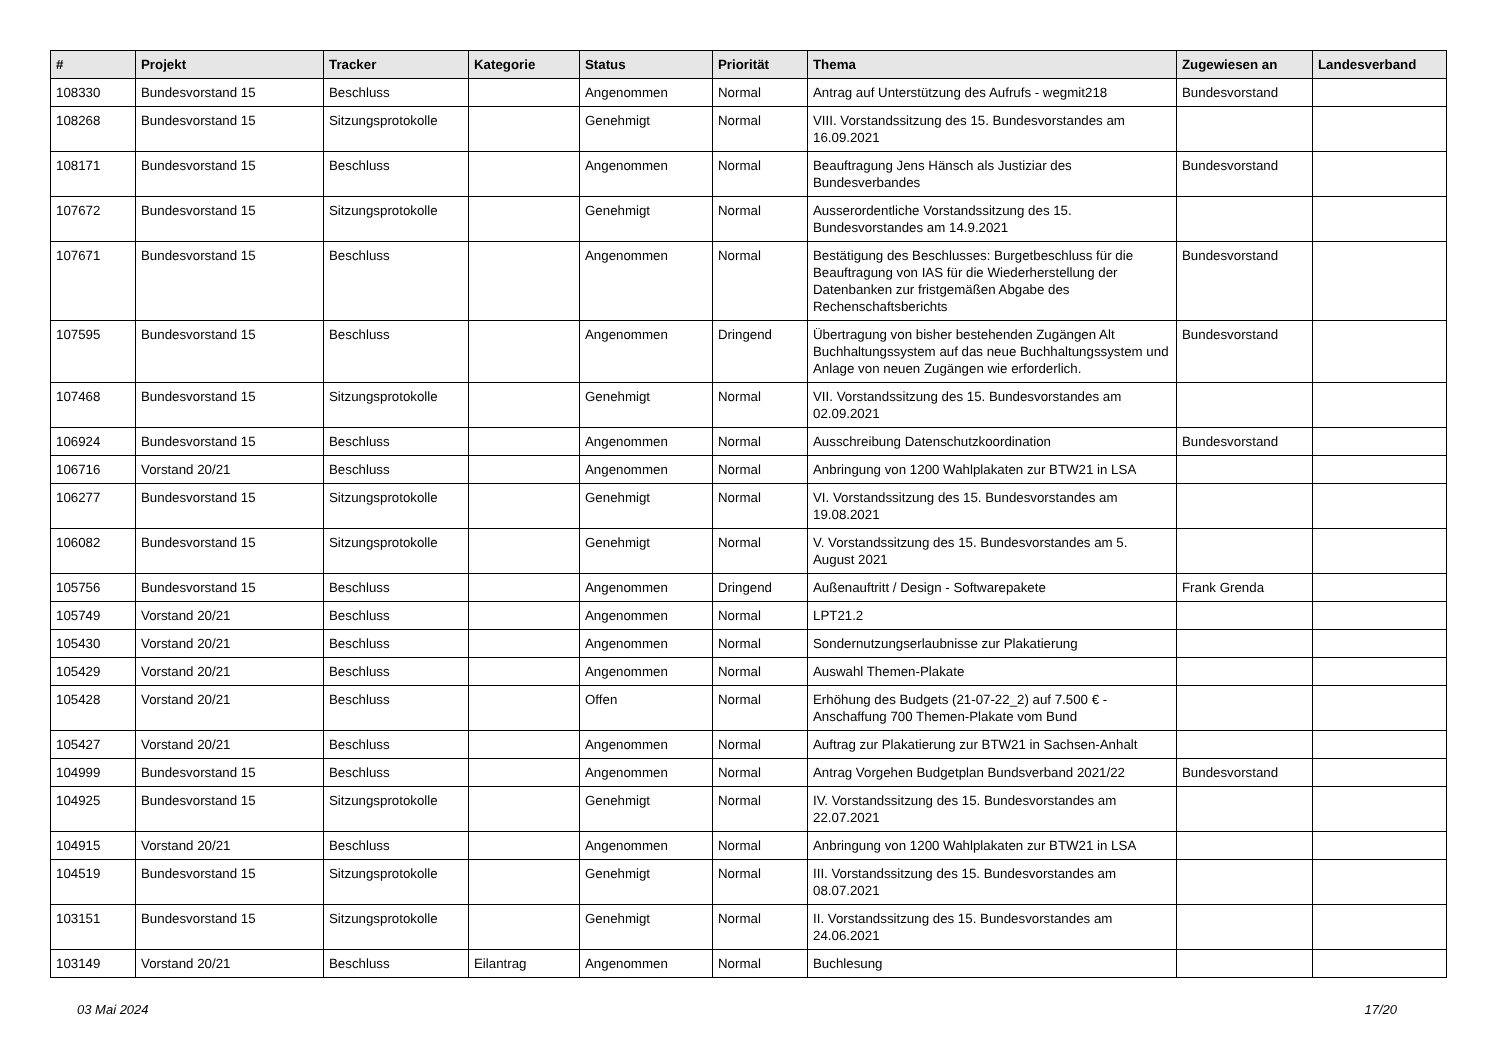| # | Projekt | Tracker | Kategorie | Status | Priorität | Thema | Zugewiesen an | Landesverband |
| --- | --- | --- | --- | --- | --- | --- | --- | --- |
| 108330 | Bundesvorstand 15 | Beschluss | | Angenommen | Normal | Antrag auf Unterstützung des Aufrufs - wegmit218 | Bundesvorstand | |
| 108268 | Bundesvorstand 15 | Sitzungsprotokolle | | Genehmigt | Normal | VIII. Vorstandssitzung des 15. Bundesvorstandes am 16.09.2021 | | |
| 108171 | Bundesvorstand 15 | Beschluss | | Angenommen | Normal | Beauftragung Jens Hänsch als Justiziar des Bundesverbandes | Bundesvorstand | |
| 107672 | Bundesvorstand 15 | Sitzungsprotokolle | | Genehmigt | Normal | Ausserordentliche Vorstandssitzung des 15. Bundesvorstandes am 14.9.2021 | | |
| 107671 | Bundesvorstand 15 | Beschluss | | Angenommen | Normal | Bestätigung des Beschlusses: Burgetbeschluss für die Beauftragung von IAS für die Wiederherstellung der Datenbanken zur fristgemäßen Abgabe des Rechenschaftsberichts | Bundesvorstand | |
| 107595 | Bundesvorstand 15 | Beschluss | | Angenommen | Dringend | Übertragung von bisher bestehenden Zugängen Alt Buchhaltungssystem auf das neue Buchhaltungssystem und Anlage von neuen Zugängen wie erforderlich. | Bundesvorstand | |
| 107468 | Bundesvorstand 15 | Sitzungsprotokolle | | Genehmigt | Normal | VII. Vorstandssitzung des 15. Bundesvorstandes am 02.09.2021 | | |
| 106924 | Bundesvorstand 15 | Beschluss | | Angenommen | Normal | Ausschreibung Datenschutzkoordination | Bundesvorstand | |
| 106716 | Vorstand 20/21 | Beschluss | | Angenommen | Normal | Anbringung von 1200 Wahlplakaten zur BTW21 in LSA | | |
| 106277 | Bundesvorstand 15 | Sitzungsprotokolle | | Genehmigt | Normal | VI. Vorstandssitzung des 15. Bundesvorstandes am 19.08.2021 | | |
| 106082 | Bundesvorstand 15 | Sitzungsprotokolle | | Genehmigt | Normal | V. Vorstandssitzung des 15. Bundesvorstandes am 5. August 2021 | | |
| 105756 | Bundesvorstand 15 | Beschluss | | Angenommen | Dringend | Außenauftritt / Design - Softwarepakete | Frank Grenda | |
| 105749 | Vorstand 20/21 | Beschluss | | Angenommen | Normal | LPT21.2 | | |
| 105430 | Vorstand 20/21 | Beschluss | | Angenommen | Normal | Sondernutzungserlaubnisse zur Plakatierung | | |
| 105429 | Vorstand 20/21 | Beschluss | | Angenommen | Normal | Auswahl Themen-Plakate | | |
| 105428 | Vorstand 20/21 | Beschluss | | Offen | Normal | Erhöhung des Budgets (21-07-22_2) auf 7.500 € - Anschaffung 700 Themen-Plakate vom Bund | | |
| 105427 | Vorstand 20/21 | Beschluss | | Angenommen | Normal | Auftrag zur Plakatierung zur BTW21 in Sachsen-Anhalt | | |
| 104999 | Bundesvorstand 15 | Beschluss | | Angenommen | Normal | Antrag Vorgehen Budgetplan Bundsverband 2021/22 | Bundesvorstand | |
| 104925 | Bundesvorstand 15 | Sitzungsprotokolle | | Genehmigt | Normal | IV. Vorstandssitzung des 15. Bundesvorstandes am 22.07.2021 | | |
| 104915 | Vorstand 20/21 | Beschluss | | Angenommen | Normal | Anbringung von 1200 Wahlplakaten zur BTW21 in LSA | | |
| 104519 | Bundesvorstand 15 | Sitzungsprotokolle | | Genehmigt | Normal | III. Vorstandssitzung des 15. Bundesvorstandes am 08.07.2021 | | |
| 103151 | Bundesvorstand 15 | Sitzungsprotokolle | | Genehmigt | Normal | II. Vorstandssitzung des 15. Bundesvorstandes am 24.06.2021 | | |
| 103149 | Vorstand 20/21 | Beschluss | Eilantrag | Angenommen | Normal | Buchlesung | | |
03 Mai 2024 17/20